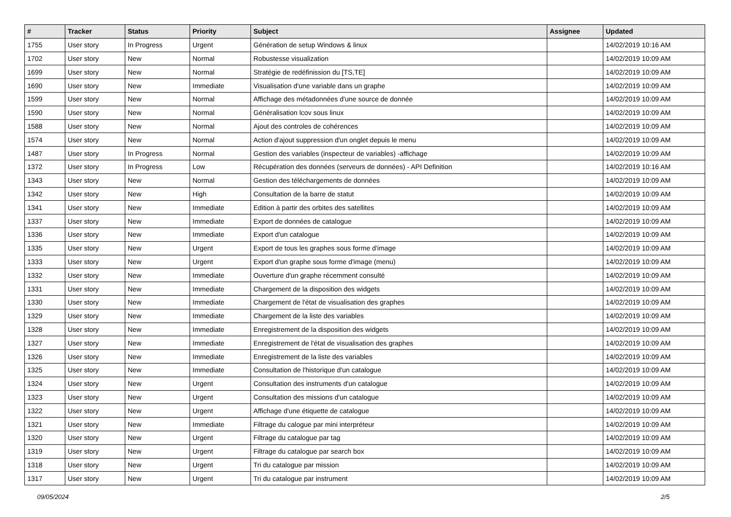| # | Tracker | Status | Priority | Subject | Assignee | Updated |
| --- | --- | --- | --- | --- | --- | --- |
| 1755 | User story | In Progress | Urgent | Génération de setup Windows & linux | | 14/02/2019 10:16 AM |
| 1702 | User story | New | Normal | Robustesse visualization | | 14/02/2019 10:09 AM |
| 1699 | User story | New | Normal | Stratégie de redéfinission du [TS,TE] | | 14/02/2019 10:09 AM |
| 1690 | User story | New | Immediate | Visualisation d'une variable dans un graphe | | 14/02/2019 10:09 AM |
| 1599 | User story | New | Normal | Affichage des métadonnées d'une source de donnée | | 14/02/2019 10:09 AM |
| 1590 | User story | New | Normal | Généralisation lcov sous linux | | 14/02/2019 10:09 AM |
| 1588 | User story | New | Normal | Ajout des controles de cohérences | | 14/02/2019 10:09 AM |
| 1574 | User story | New | Normal | Action d'ajout suppression d'un onglet depuis le menu | | 14/02/2019 10:09 AM |
| 1487 | User story | In Progress | Normal | Gestion des variables (inspecteur de variables) -affichage | | 14/02/2019 10:09 AM |
| 1372 | User story | In Progress | Low | Récupération des données (serveurs de données) - API Definition | | 14/02/2019 10:16 AM |
| 1343 | User story | New | Normal | Gestion des téléchargements de données | | 14/02/2019 10:09 AM |
| 1342 | User story | New | High | Consultation de la barre de statut | | 14/02/2019 10:09 AM |
| 1341 | User story | New | Immediate | Edition à partir des orbites des satellites | | 14/02/2019 10:09 AM |
| 1337 | User story | New | Immediate | Export de données de catalogue | | 14/02/2019 10:09 AM |
| 1336 | User story | New | Immediate | Export d'un catalogue | | 14/02/2019 10:09 AM |
| 1335 | User story | New | Urgent | Export de tous les graphes sous forme d'image | | 14/02/2019 10:09 AM |
| 1333 | User story | New | Urgent | Export d'un graphe sous forme d'image (menu) | | 14/02/2019 10:09 AM |
| 1332 | User story | New | Immediate | Ouverture d'un graphe récemment consulté | | 14/02/2019 10:09 AM |
| 1331 | User story | New | Immediate | Chargement de la disposition des widgets | | 14/02/2019 10:09 AM |
| 1330 | User story | New | Immediate | Chargement de l'état de visualisation des graphes | | 14/02/2019 10:09 AM |
| 1329 | User story | New | Immediate | Chargement de la liste des variables | | 14/02/2019 10:09 AM |
| 1328 | User story | New | Immediate | Enregistrement de la disposition des widgets | | 14/02/2019 10:09 AM |
| 1327 | User story | New | Immediate | Enregistrement de l'état de visualisation des graphes | | 14/02/2019 10:09 AM |
| 1326 | User story | New | Immediate | Enregistrement de la liste des variables | | 14/02/2019 10:09 AM |
| 1325 | User story | New | Immediate | Consultation de l'historique d'un catalogue | | 14/02/2019 10:09 AM |
| 1324 | User story | New | Urgent | Consultation des instruments d'un catalogue | | 14/02/2019 10:09 AM |
| 1323 | User story | New | Urgent | Consultation des missions d'un catalogue | | 14/02/2019 10:09 AM |
| 1322 | User story | New | Urgent | Affichage d'une étiquette de catalogue | | 14/02/2019 10:09 AM |
| 1321 | User story | New | Immediate | Filtrage du calogue par mini interpréteur | | 14/02/2019 10:09 AM |
| 1320 | User story | New | Urgent | Filtrage du catalogue par tag | | 14/02/2019 10:09 AM |
| 1319 | User story | New | Urgent | Filtrage du catalogue par search box | | 14/02/2019 10:09 AM |
| 1318 | User story | New | Urgent | Tri du catalogue par mission | | 14/02/2019 10:09 AM |
| 1317 | User story | New | Urgent | Tri du catalogue par instrument | | 14/02/2019 10:09 AM |
09/05/2024 2/5